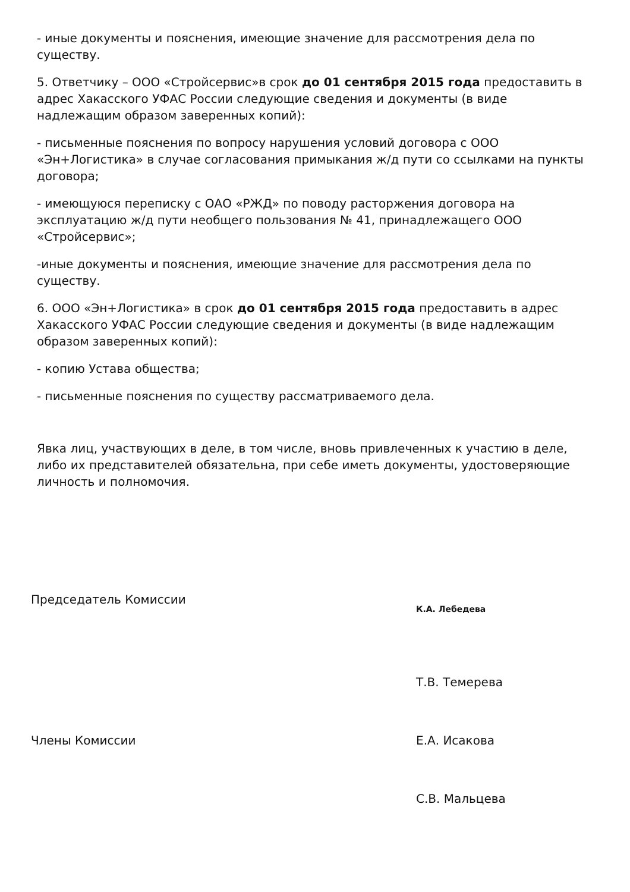- иные документы и пояснения, имеющие значение для рассмотрения дела по существу.
5. Ответчику – ООО «Стройсервис»в срок до 01 сентября 2015 года предоставить в адрес Хакасского УФАС России следующие сведения и документы (в виде надлежащим образом заверенных копий):
- письменные пояснения по вопросу нарушения условий договора с ООО «Эн+Логистика» в случае согласования примыкания ж/д пути со ссылками на пункты договора;
- имеющуюся переписку с ОАО «РЖД» по поводу расторжения договора на эксплуатацию ж/д пути необщего пользования № 41, принадлежащего ООО «Стройсервис»;
-иные документы и пояснения, имеющие значение для рассмотрения дела по существу.
6. ООО «Эн+Логистика» в срок до 01 сентября 2015 года предоставить в адрес Хакасского УФАС России следующие сведения и документы (в виде надлежащим образом заверенных копий):
- копию Устава общества;
- письменные пояснения по существу рассматриваемого дела.
Явка лиц, участвующих в деле, в том числе, вновь привлеченных к участию в деле, либо их представителей обязательна, при себе иметь документы, удостоверяющие личность и полномочия.
Председатель Комиссии
К.А. Лебедева
Т.В. Темерева
Члены Комиссии Е.А. Исакова
С.В. Мальцева